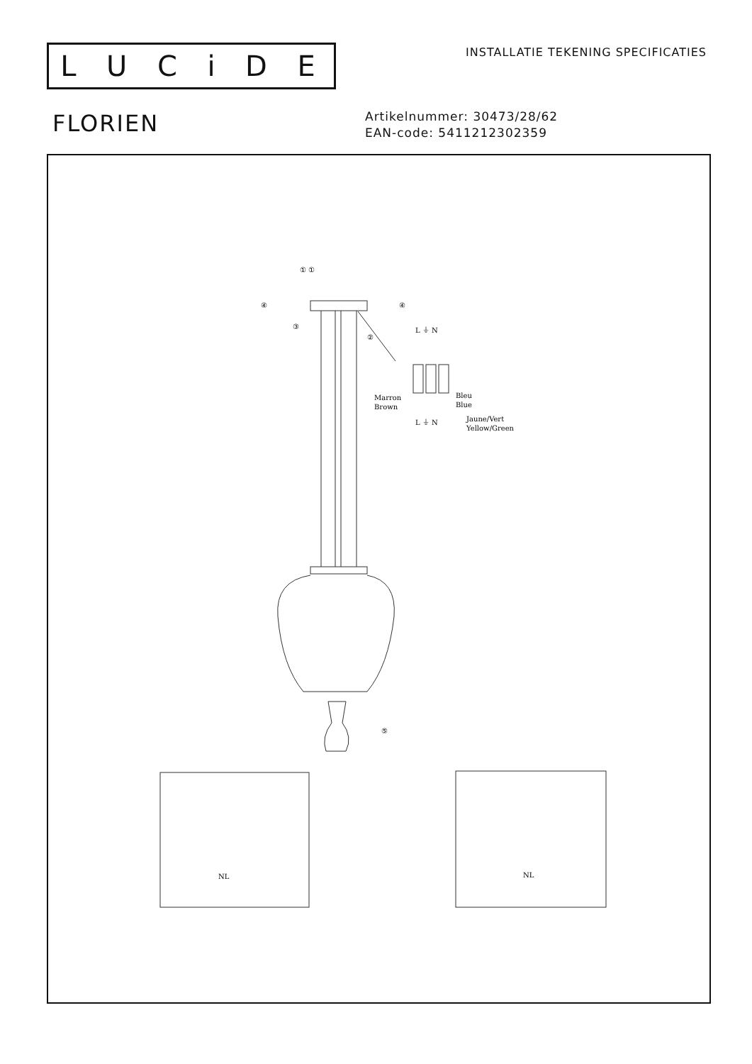LUCiDE
INSTALLATIE TEKENING SPECIFICATIES
FLORIEN
Artikelnummer: 30473/28/62
EAN-code: 5411212302359
① ①
④
④
③
②
L ⏚ N
Marron
Brown
Bleu
Blue
Jaune/Vert
Yellow/Green
L ⏚ N
⑤
NL
NL